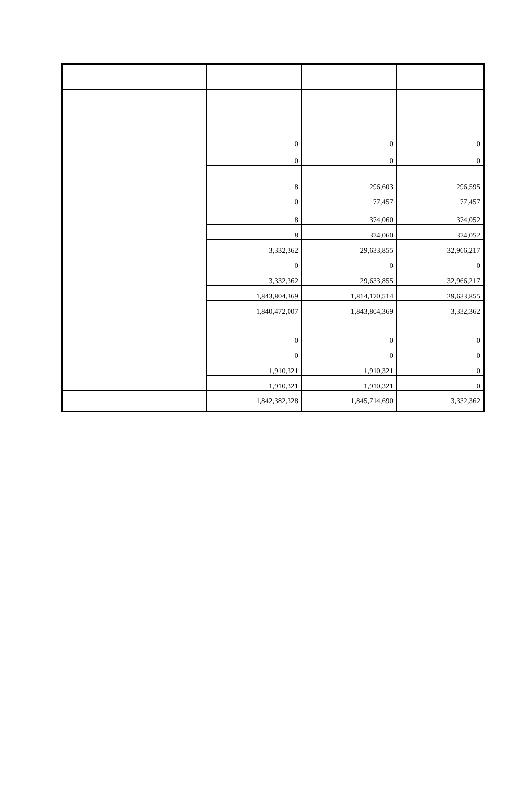| | 0 | 0 | 0 |
| | 0 | 0 | 0 |
| | 8 0 | 296,603 77,457 | 296,595 77,457 |
| | 8 | 374,060 | 374,052 |
| | 8 | 374,060 | 374,052 |
| | 3,332,362 | 29,633,855 | 32,966,217 |
| | 0 | 0 | 0 |
| | 3,332,362 | 29,633,855 | 32,966,217 |
| | 1,843,804,369 | 1,814,170,514 | 29,633,855 |
| | 1,840,472,007 | 1,843,804,369 | 3,332,362 |
| | 0 | 0 | 0 |
| | 0 | 0 | 0 |
| | 1,910,321 | 1,910,321 | 0 |
| | 1,910,321 | 1,910,321 | 0 |
| | 1,842,382,328 | 1,845,714,690 | 3,332,362 |